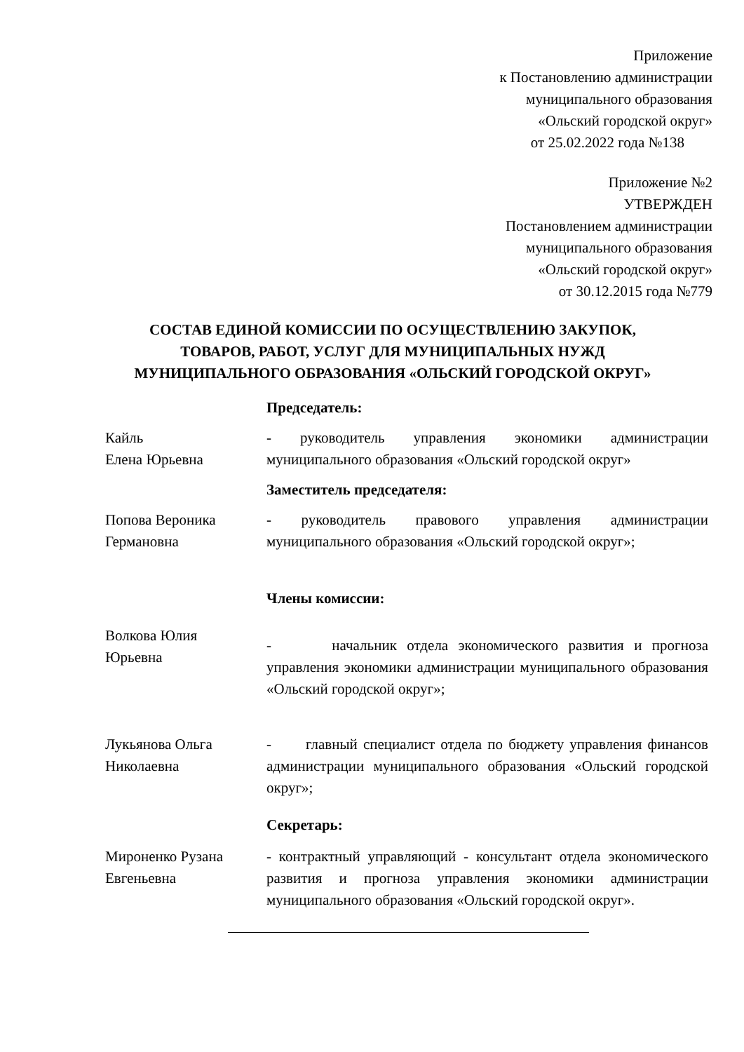Приложение
к Постановлению администрации
муниципального образования
«Ольский городской округ»
от 25.02.2022 года №138
Приложение №2
УТВЕРЖДЕН
Постановлением администрации
муниципального образования
«Ольский городской округ»
от 30.12.2015 года №779
СОСТАВ ЕДИНОЙ КОМИССИИ ПО ОСУЩЕСТВЛЕНИЮ ЗАКУПОК,
ТОВАРОВ, РАБОТ, УСЛУГ ДЛЯ МУНИЦИПАЛЬНЫХ НУЖД
МУНИЦИПАЛЬНОГО ОБРАЗОВАНИЯ «ОЛЬСКИЙ ГОРОДСКОЙ ОКРУГ»
Председатель:
Кайль
Елена Юрьевна
- руководитель управления экономики администрации муниципального образования «Ольский городской округ»
Заместитель председателя:
Попова Вероника Германовна
- руководитель правового управления администрации муниципального образования «Ольский городской округ»;
Члены комиссии:
Волкова Юлия
Юрьевна
- начальник отдела экономического развития и прогноза управления экономики администрации муниципального образования «Ольский городской округ»;
Лукьянова Ольга
Николаевна
- главный специалист отдела по бюджету управления финансов администрации муниципального образования «Ольский городской округ»;
Секретарь:
Мироненко Рузана Евгеньевна
- контрактный управляющий - консультант отдела экономического развития и прогноза управления экономики администрации муниципального образования «Ольский городской округ».